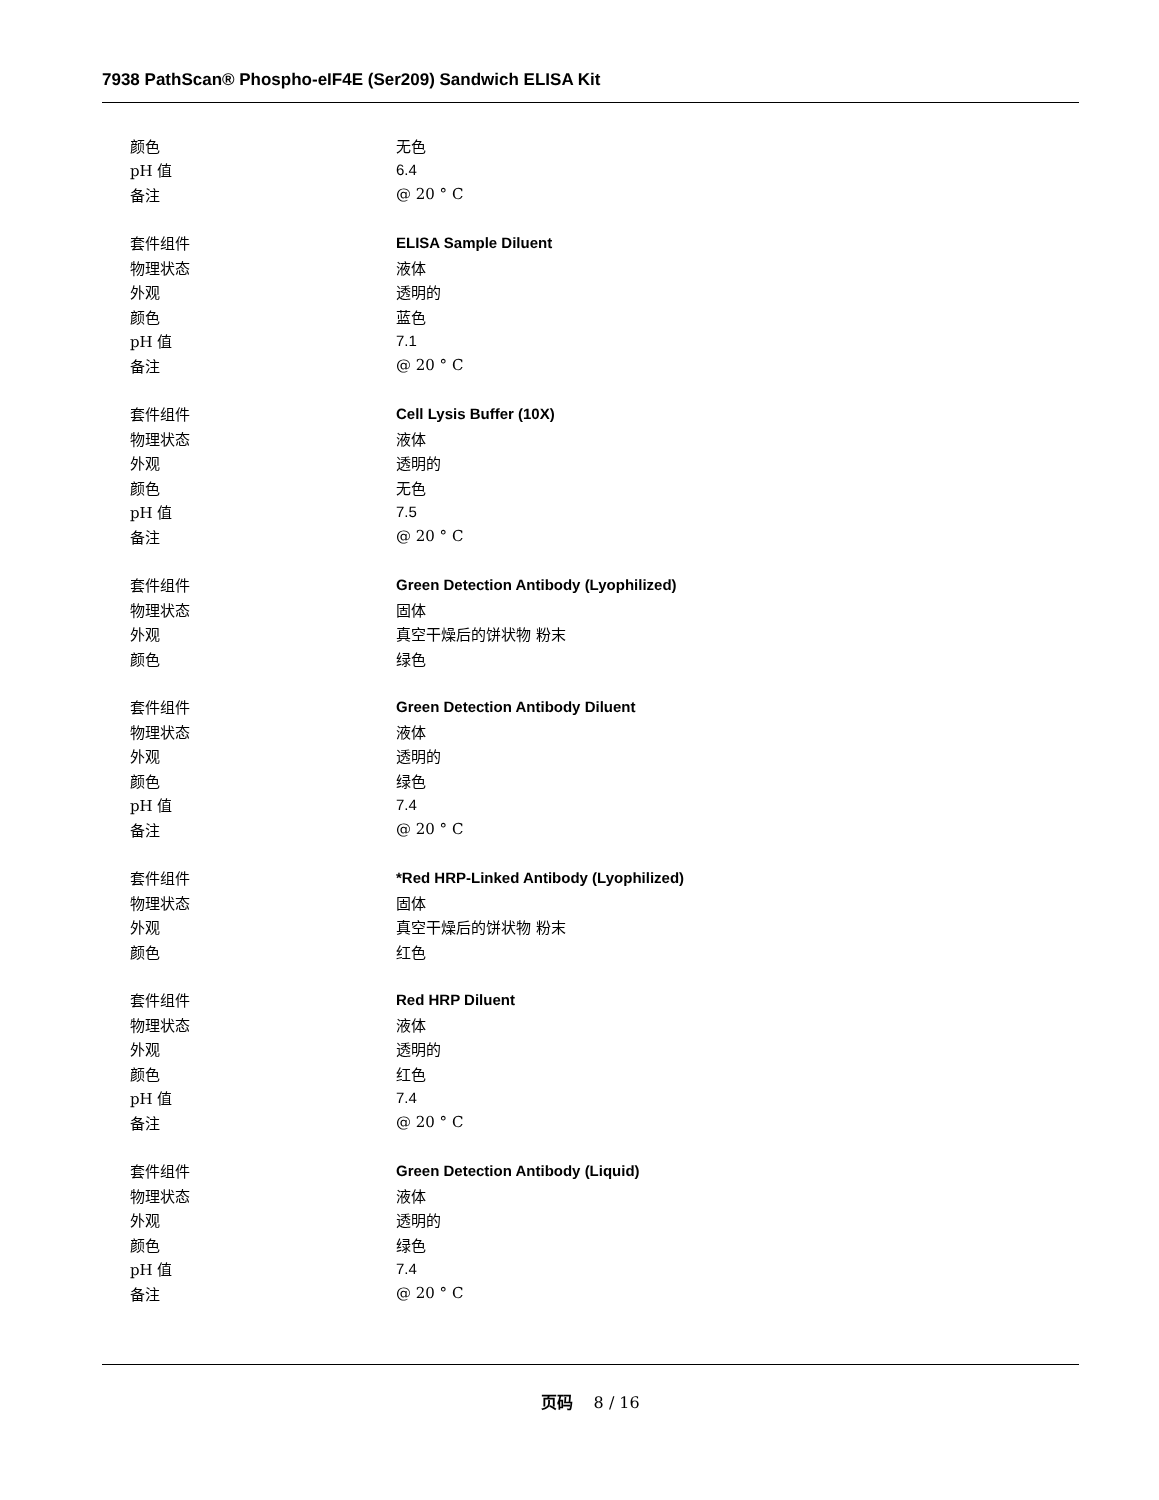7938 PathScan® Phospho-eIF4E (Ser209) Sandwich ELISA Kit
| 颜色 | 无色 |
| pH 值 | 6.4 |
| 备注 | @ 20 ° C |
| 套件组件 | ELISA Sample Diluent |
| 物理状态 | 液体 |
| 外观 | 透明的 |
| 颜色 | 蓝色 |
| pH 值 | 7.1 |
| 备注 | @ 20 ° C |
| 套件组件 | Cell Lysis Buffer (10X) |
| 物理状态 | 液体 |
| 外观 | 透明的 |
| 颜色 | 无色 |
| pH 值 | 7.5 |
| 备注 | @ 20 ° C |
| 套件组件 | Green Detection Antibody (Lyophilized) |
| 物理状态 | 固体 |
| 外观 | 真空干燥后的饼状物 粉末 |
| 颜色 | 绿色 |
| 套件组件 | Green Detection Antibody Diluent |
| 物理状态 | 液体 |
| 外观 | 透明的 |
| 颜色 | 绿色 |
| pH 值 | 7.4 |
| 备注 | @ 20 ° C |
| 套件组件 | *Red HRP-Linked Antibody (Lyophilized) |
| 物理状态 | 固体 |
| 外观 | 真空干燥后的饼状物 粉末 |
| 颜色 | 红色 |
| 套件组件 | Red HRP Diluent |
| 物理状态 | 液体 |
| 外观 | 透明的 |
| 颜色 | 红色 |
| pH 值 | 7.4 |
| 备注 | @ 20 ° C |
| 套件组件 | Green Detection Antibody (Liquid) |
| 物理状态 | 液体 |
| 外观 | 透明的 |
| 颜色 | 绿色 |
| pH 值 | 7.4 |
| 备注 | @ 20 ° C |
页码 8 / 16